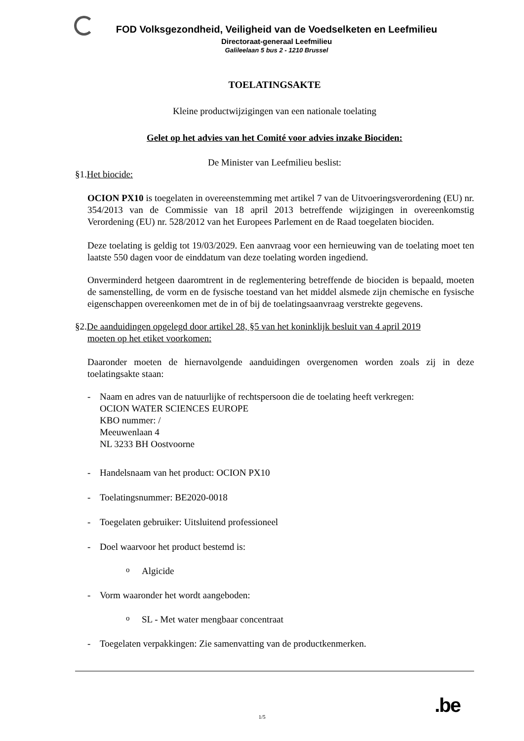FOD Volksgezondheid, Veiligheid van de Voedselketen en Leefmilieu
Directoraat-generaal Leefmilieu
Galileelaan 5 bus 2 - 1210 Brussel
TOELATINGSAKTE
Kleine productwijzigingen van een nationale toelating
Gelet op het advies van het Comité voor advies inzake Biociden:
De Minister van Leefmilieu beslist:
§1.Het biocide:
OCION PX10 is toegelaten in overeenstemming met artikel 7 van de Uitvoeringsverordening (EU) nr. 354/2013 van de Commissie van 18 april 2013 betreffende wijzigingen in overeenkomstig Verordening (EU) nr. 528/2012 van het Europees Parlement en de Raad toegelaten biociden.
Deze toelating is geldig tot 19/03/2029. Een aanvraag voor een hernieuwing van de toelating moet ten laatste 550 dagen voor de einddatum van deze toelating worden ingediend.
Onverminderd hetgeen daaromtrent in de reglementering betreffende de biociden is bepaald, moeten de samenstelling, de vorm en de fysische toestand van het middel alsmede zijn chemische en fysische eigenschappen overeenkomen met de in of bij de toelatingsaanvraag verstrekte gegevens.
§2.De aanduidingen opgelegd door artikel 28, §5 van het koninklijk besluit van 4 april 2019
moeten op het etiket voorkomen:
Daaronder moeten de hiernavolgende aanduidingen overgenomen worden zoals zij in deze toelatingsakte staan:
- Naam en adres van de natuurlijke of rechtspersoon die de toelating heeft verkregen:
OCION WATER SCIENCES EUROPE
KBO nummer: /
Meeuwenlaan 4
NL 3233 BH Oostvoorne
- Handelsnaam van het product: OCION PX10
- Toelatingsnummer: BE2020-0018
- Toegelaten gebruiker: Uitsluitend professioneel
- Doel waarvoor het product bestemd is:
o Algicide
- Vorm waaronder het wordt aangeboden:
o SL - Met water mengbaar concentraat
- Toegelaten verpakkingen: Zie samenvatting van de productkenmerken.
.be
1/5